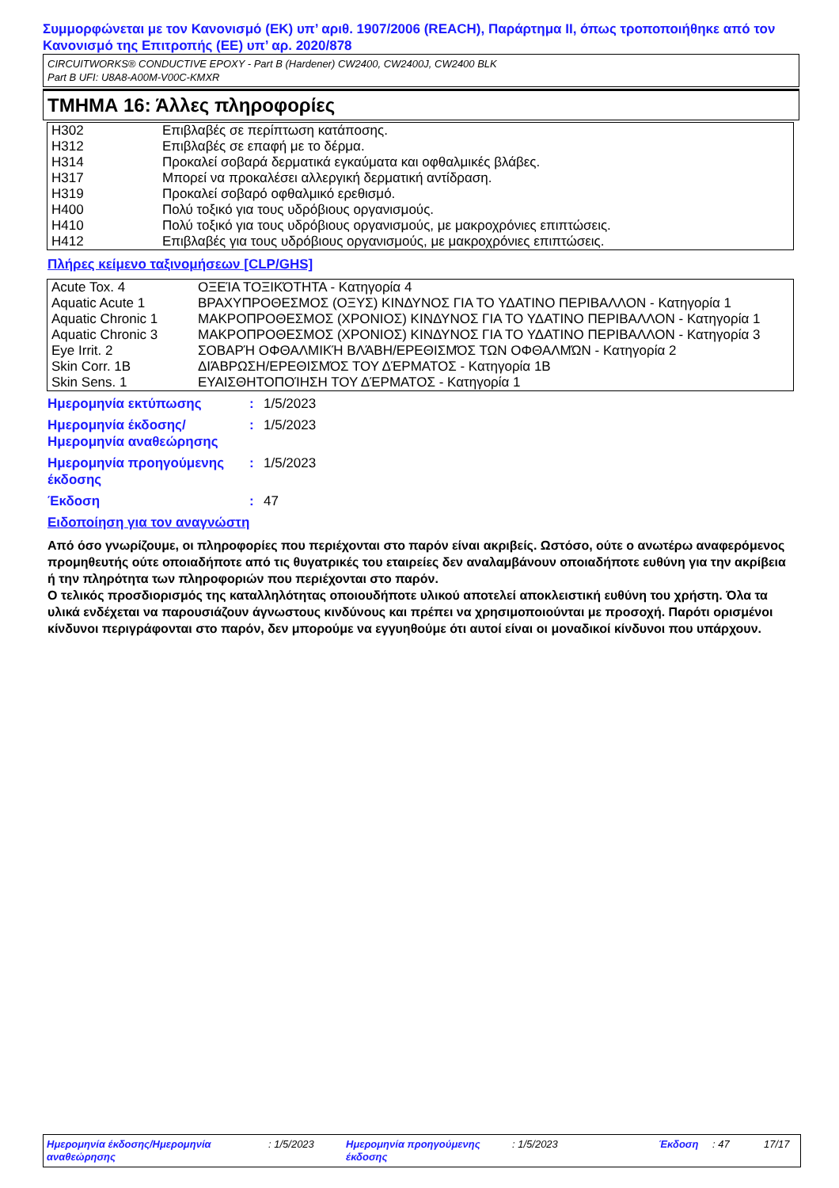Συμμορφώνεται με τον Κανονισμό (ΕΚ) υπ’ αριθ. 1907/2006 (REACH), Παράρτημα II, όπως τροποποιήθηκε από τον Κανονισμό της Επιτροπής (ΕΕ) υπ’ αρ. 2020/878
CIRCUITWORKS® CONDUCTIVE EPOXY - Part B (Hardener) CW2400, CW2400J, CW2400 BLK
Part B UFI: U8A8-A00M-V00C-KMXR
ΤΜΗΜΑ 16: Άλλες πληροφορίες
| H302 | Επιβλαβές σε περίπτωση κατάποσης. |
| H312 | Επιβλαβές σε επαφή με το δέρμα. |
| H314 | Προκαλεί σοβαρά δερματικά εγκαύματα και οφθαλμικές βλάβες. |
| H317 | Μπορεί να προκαλέσει αλλεργική δερματική αντίδραση. |
| H319 | Προκαλεί σοβαρό οφθαλμικό ερεθισμό. |
| H400 | Πολύ τοξικό για τους υδρόβιους οργανισμούς. |
| H410 | Πολύ τοξικό για τους υδρόβιους οργανισμούς, με μακροχρόνιες επιπτώσεις. |
| H412 | Επιβλαβές για τους υδρόβιους οργανισμούς, με μακροχρόνιες επιπτώσεις. |
Πλήρες κείμενο ταξινομήσεων [CLP/GHS]
| Acute Tox. 4 | ΟΞΕΊΑ ΤΟΞΙΚΌΤΗΤΑ - Κατηγορία 4 |
| Aquatic Acute 1 | ΒΡΑΧΥΠΡΟΘΕΣΜΟΣ (ΟΞΥΣ) ΚΙΝΔΥΝΟΣ ΓΙΑ ΤΟ ΥΔΑΤΙΝΟ ΠΕΡΙΒΑΛΛΟΝ - Κατηγορία 1 |
| Aquatic Chronic 1 | ΜΑΚΡΟΠΡΟΘΕΣΜΟΣ (ΧΡΟΝΙΟΣ) ΚΙΝΔΥΝΟΣ ΓΙΑ ΤΟ ΥΔΑΤΙΝΟ ΠΕΡΙΒΑΛΛΟΝ - Κατηγορία 1 |
| Aquatic Chronic 3 | ΜΑΚΡΟΠΡΟΘΕΣΜΟΣ (ΧΡΟΝΙΟΣ) ΚΙΝΔΥΝΟΣ ΓΙΑ ΤΟ ΥΔΑΤΙΝΟ ΠΕΡΙΒΑΛΛΟΝ - Κατηγορία 3 |
| Eye Irrit. 2 | ΣΟΒΑΡΉ ΟΦΘΑΛΜΙΚΉ ΒΛΆΒΗ/ΕΡΕΘΙΣΜΌΣ ΤΩΝ ΟΦΘΑΛΜΏΝ - Κατηγορία 2 |
| Skin Corr. 1B | ΔΙΆΒΡΩΣΗ/ΕΡΕΘΙΣΜΌΣ ΤΟΥ ΔΈΡΜΑΤΟΣ - Κατηγορία 1B |
| Skin Sens. 1 | ΕΥΑΙΣΘΗΤΟΠΟΊΗΣΗ ΤΟΥ ΔΈΡΜΑΤΟΣ - Κατηγορία 1 |
| Ημερομηνία εκτύπωσης | : | 1/5/2023 |
| Ημερομηνία έκδοσης/ Ημερομηνία αναθεώρησης | : | 1/5/2023 |
| Ημερομηνία προηγούμενης έκδοσης | : | 1/5/2023 |
| Έκδοση | : | 47 |
Ειδοποίηση για τον αναγνώστη
Από όσο γνωρίζουμε, οι πληροφορίες που περιέχονται στο παρόν είναι ακριβείς. Ωστόσο, ούτε ο ανωτέρω αναφερόμενος προμηθευτής ούτε οποιαδήποτε από τις θυγατρικές του εταιρείες δεν αναλαμβάνουν οποιαδήποτε ευθύνη για την ακρίβεια ή την πληρότητα των πληροφοριών που περιέχονται στο παρόν.
Ο τελικός προσδιορισμός της καταλληλότητας οποιουδήποτε υλικού αποτελεί αποκλειστική ευθύνη του χρήστη. Όλα τα υλικά ενδέχεται να παρουσιάζουν άγνωστους κινδύνους και πρέπει να χρησιμοποιούνται με προσοχή. Παρότι ορισμένοι κίνδυνοι περιγράφονται στο παρόν, δεν μπορούμε να εγγυηθούμε ότι αυτοί είναι οι μοναδικοί κίνδυνοι που υπάρχουν.
Ημερομηνία έκδοσης/Ημερομηνία αναθεώρησης
: 1/5/2023 Ημερομηνία προηγούμενης έκδοσης
: 1/5/2023 Έκδοση : 47 17/17